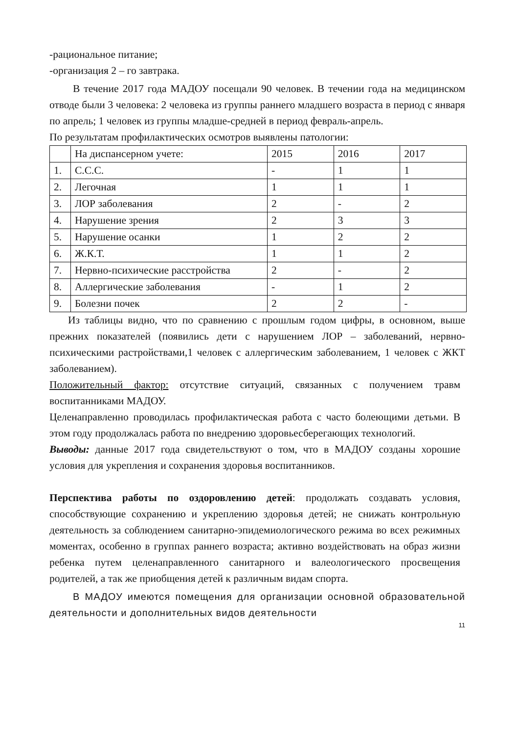-рациональное питание;
-организация 2 – го завтрака.
В течение 2017 года МАДОУ посещали 90 человек. В течении года на медицинском отводе были 3 человека: 2 человека из группы раннего младшего возраста в период с января по апрель; 1 человек из группы младше-средней в период февраль-апрель.
По результатам профилактических осмотров выявлены патологии:
| | На диспансерном учете: | 2015 | 2016 | 2017 |
| 1. | С.С.С. | - | 1 | 1 |
| 2. | Легочная | 1 | 1 | 1 |
| 3. | ЛОР заболевания | 2 | - | 2 |
| 4. | Нарушение зрения | 2 | 3 | 3 |
| 5. | Нарушение осанки | 1 | 2 | 2 |
| 6. | Ж.К.Т. | 1 | 1 | 2 |
| 7. | Нервно-психические расстройства | 2 | - | 2 |
| 8. | Аллергические заболевания | - | 1 | 2 |
| 9. | Болезни почек | 2 | 2 | - |
Из таблицы видно, что по сравнению с прошлым годом цифры, в основном, выше прежних показателей (появились дети с нарушением ЛОР – заболеваний, нервно-психическими растройствами,1 человек с аллергическим заболеванием, 1 человек с ЖКТ заболеванием).
Положительный фактор: отсутствие ситуаций, связанных с получением травм воспитанниками МАДОУ.
Целенаправленно проводилась профилактическая работа с часто болеющими детьми. В этом году продолжалась работа по внедрению здоровьесберегающих технологий.
Выводы: данные 2017 года свидетельствуют о том, что в МАДОУ созданы хорошие условия для укрепления и сохранения здоровья воспитанников.
Перспектива работы по оздоровлению детей: продолжать создавать условия, способствующие сохранению и укреплению здоровья детей; не снижать контрольную деятельность за соблюдением санитарно-эпидемиологического режима во всех режимных моментах, особенно в группах раннего возраста; активно воздействовать на образ жизни ребенка путем целенаправленного санитарного и валеологического просвещения родителей, а так же приобщения детей к различным видам спорта.
В МАДОУ имеются помещения для организации основной образовательной деятельности и дополнительных видов деятельности
11